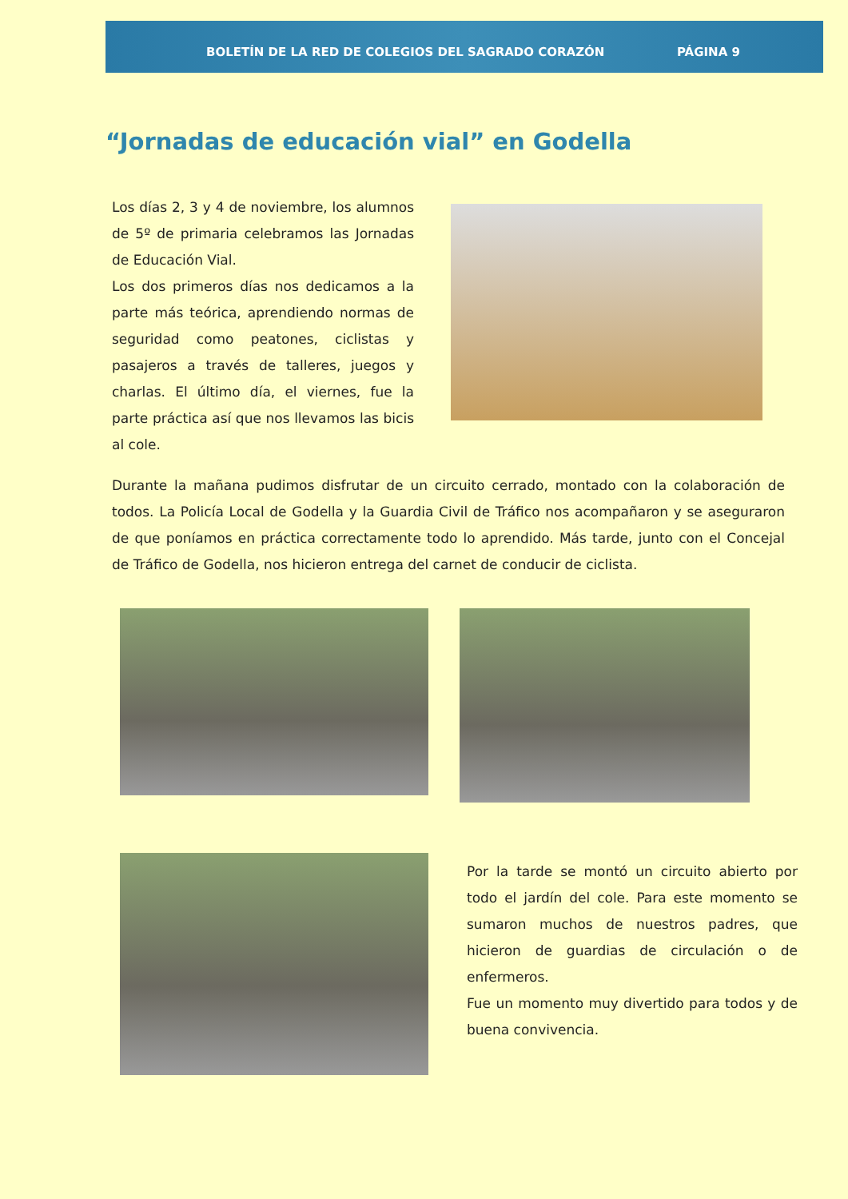BOLETÍN DE LA RED DE COLEGIOS DEL SAGRADO CORAZÓN
PÁGINA 9
“Jornadas de educación vial” en Godella
Los días 2, 3 y 4 de noviembre, los alumnos de 5º de primaria celebramos las Jornadas de Educación Vial.
Los dos primeros días nos dedicamos a la parte más teórica, aprendiendo normas de seguridad como peatones, ciclistas y pasajeros a través de talleres, juegos y charlas. El último día, el viernes, fue la parte práctica así que nos llevamos las bicis al cole.
Durante la mañana pudimos disfrutar de un circuito cerrado, montado con la colaboración de todos. La Policía Local de Godella y la Guardia Civil de Tráfico nos acompañaron y se aseguraron de que poníamos en práctica correctamente todo lo aprendido. Más tarde, junto con el Concejal de Tráfico de Godella, nos hicieron entrega del carnet de conducir de ciclista.
Por la tarde se montó un circuito abierto por todo el jardín del cole. Para este momento se sumaron muchos de nuestros padres, que hicieron de guardias de circulación o de enfermeros.
Fue un momento muy divertido para todos y de buena convivencia.